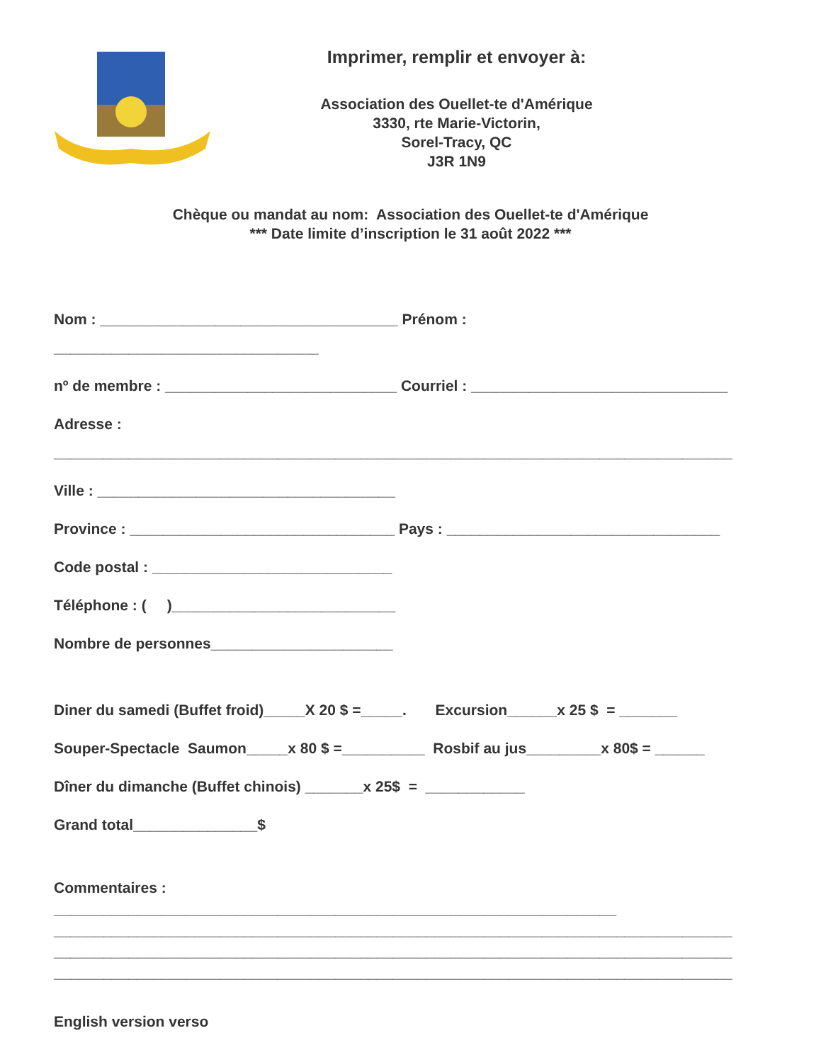Imprimer, remplir et envoyer à:
Association des Ouellet-te d'Amérique
3330, rte Marie-Victorin,
Sorel-Tracy, QC
J3R 1N9
Chèque ou mandat au nom: Association des Ouellet-te d'Amérique
*** Date limite d’inscription le 31 août 2022 ***
Nom : ____________________________________ Prénom :
________________________________
nº de membre : ____________________________ Courriel : _______________________________
Adresse :
__________________________________________________________________________________
Ville : ____________________________________
Province : ________________________________ Pays : _________________________________
Code postal : _____________________________
Téléphone : ( )___________________________
Nombre de personnes______________________
Diner du samedi (Buffet froid)_____X 20 $ =_____. Excursion______x 25 $ = _______
Souper-Spectacle Saumon_____x 80 $ =__________ Rosbif au jus_________x 80$ = ______
Dîner du dimanche (Buffet chinois) _______x 25$ = ____________
Grand total_______________$
Commentaires :
____________________________________________________________________
__________________________________________________________________________________
__________________________________________________________________________________
__________________________________________________________________________________
English version verso